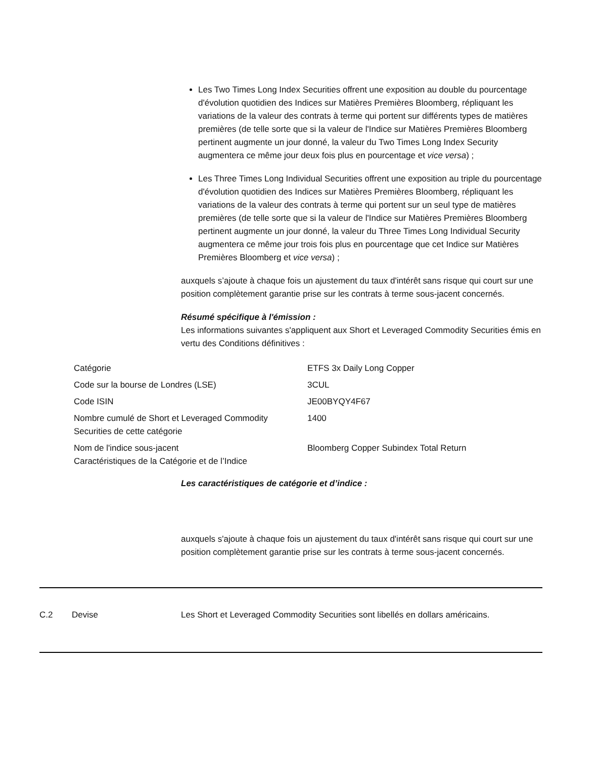Les Two Times Long Index Securities offrent une exposition au double du pourcentage d'évolution quotidien des Indices sur Matières Premières Bloomberg, répliquant les variations de la valeur des contrats à terme qui portent sur différents types de matières premières (de telle sorte que si la valeur de l'Indice sur Matières Premières Bloomberg pertinent augmente un jour donné, la valeur du Two Times Long Index Security augmentera ce même jour deux fois plus en pourcentage et vice versa) ;
Les Three Times Long Individual Securities offrent une exposition au triple du pourcentage d'évolution quotidien des Indices sur Matières Premières Bloomberg, répliquant les variations de la valeur des contrats à terme qui portent sur un seul type de matières premières (de telle sorte que si la valeur de l'Indice sur Matières Premières Bloomberg pertinent augmente un jour donné, la valeur du Three Times Long Individual Security augmentera ce même jour trois fois plus en pourcentage que cet Indice sur Matières Premières Bloomberg et vice versa) ;
auxquels s’ajoute à chaque fois un ajustement du taux d'intérêt sans risque qui court sur une position complètement garantie prise sur les contrats à terme sous-jacent concernés.
Résumé spécifique à l'émission :
Les informations suivantes s'appliquent aux Short et Leveraged Commodity Securities émis en vertu des Conditions définitives :
| Catégorie | ETFS 3x Daily Long Copper |
| Code sur la bourse de Londres (LSE) | 3CUL |
| Code ISIN | JE00BYQY4F67 |
| Nombre cumulé de Short et Leveraged Commodity Securities de cette catégorie | 1400 |
| Nom de l'indice sous-jacent Caractéristiques de la Catégorie et de l’Indice | Bloomberg Copper Subindex Total Return |
Les caractéristiques de catégorie et d’indice :
auxquels s'ajoute à chaque fois un ajustement du taux d'intérêt sans risque qui court sur une position complètement garantie prise sur les contrats à terme sous-jacent concernés.
C.2 Devise Les Short et Leveraged Commodity Securities sont libellés en dollars américains.